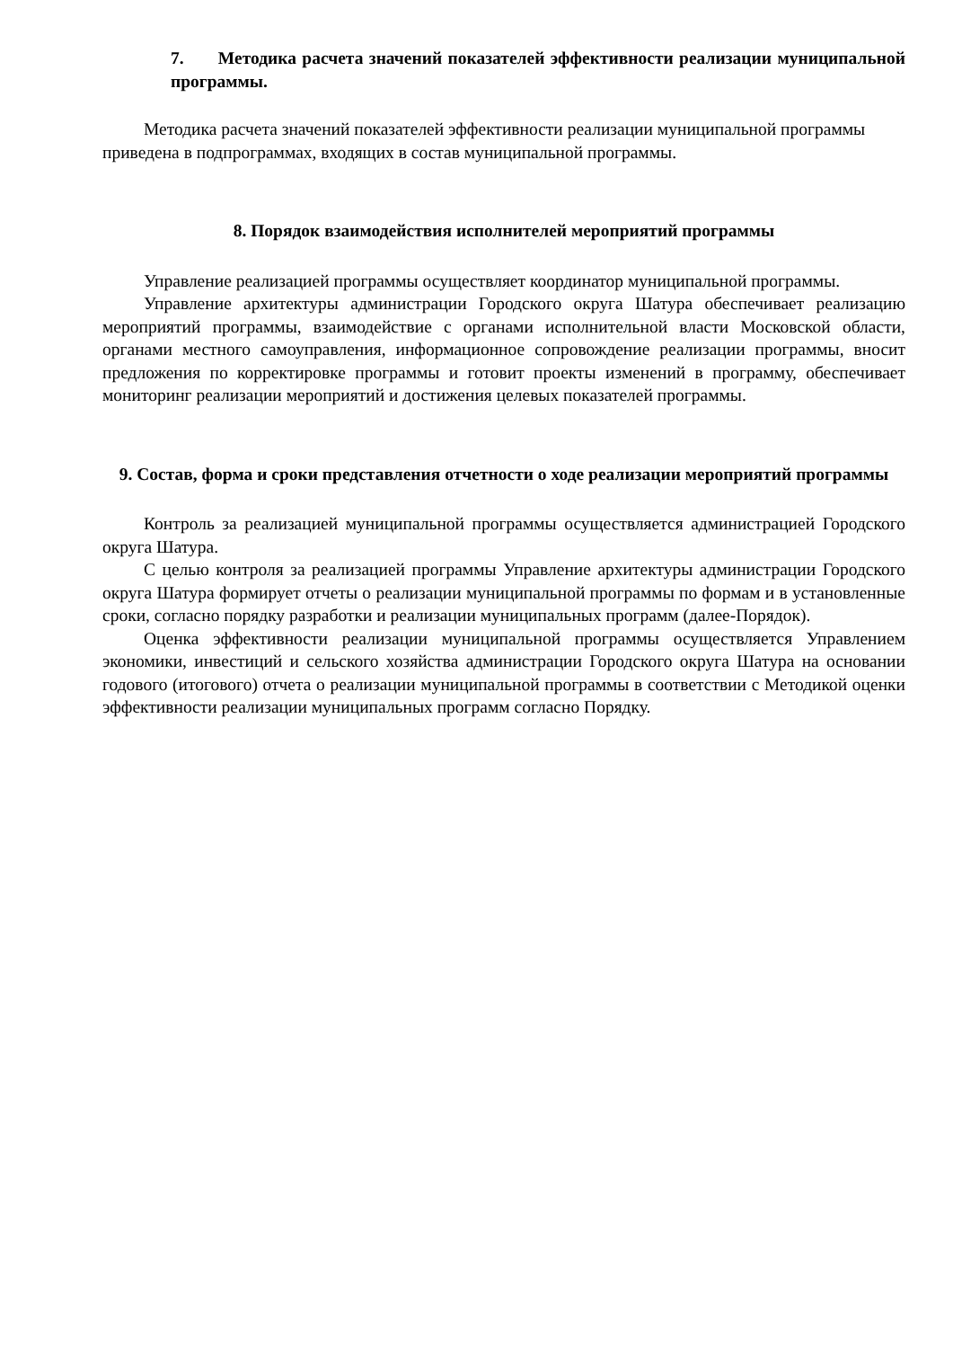7. Методика расчета значений показателей эффективности реализации муниципальной программы.
Методика расчета значений показателей эффективности реализации муниципальной программы приведена в подпрограммах, входящих в состав муниципальной программы.
8. Порядок взаимодействия исполнителей мероприятий программы
Управление реализацией программы осуществляет координатор муниципальной программы.
Управление архитектуры администрации Городского округа Шатура обеспечивает реализацию мероприятий программы, взаимодействие с органами исполнительной власти Московской области, органами местного самоуправления, информационное сопровождение реализации программы, вносит предложения по корректировке программы и готовит проекты изменений в программу, обеспечивает мониторинг реализации мероприятий и достижения целевых показателей программы.
9. Состав, форма и сроки представления отчетности о ходе реализации мероприятий программы
Контроль за реализацией муниципальной программы осуществляется администрацией Городского округа Шатура.
С целью контроля за реализацией программы Управление архитектуры администрации Городского округа Шатура формирует отчеты о реализации муниципальной программы по формам и в установленные сроки, согласно порядку разработки и реализации муниципальных программ (далее-Порядок).
Оценка эффективности реализации муниципальной программы осуществляется Управлением экономики, инвестиций и сельского хозяйства администрации Городского округа Шатура на основании годового (итогового) отчета о реализации муниципальной программы в соответствии с Методикой оценки эффективности реализации муниципальных программ согласно Порядку.